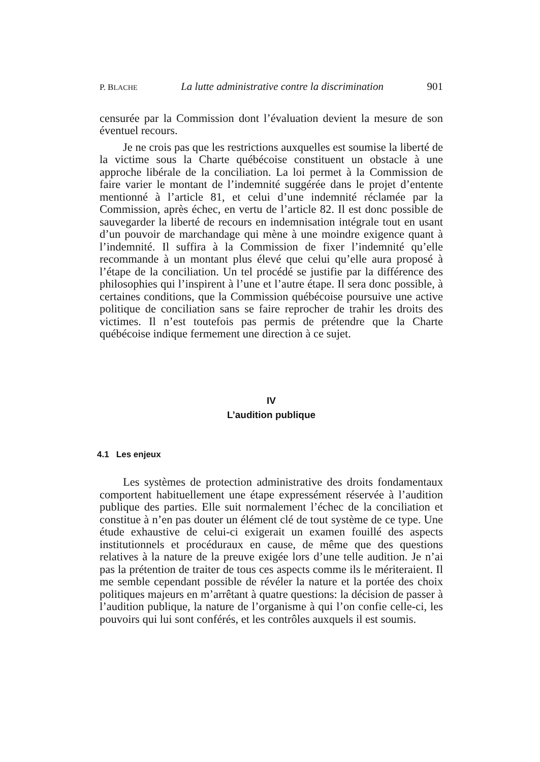P. BLACHE La lutte administrative contre la discrimination 901
censurée par la Commission dont l’évaluation devient la mesure de son éventuel recours.
Je ne crois pas que les restrictions auxquelles est soumise la liberté de la victime sous la Charte québécoise constituent un obstacle à une approche libérale de la conciliation. La loi permet à la Commission de faire varier le montant de l’indemnité suggérée dans le projet d’entente mentionné à l’article 81, et celui d’une indemnité réclamée par la Commission, après échec, en vertu de l’article 82. Il est donc possible de sauvegarder la liberté de recours en indemnisation intégrale tout en usant d’un pouvoir de marchandage qui mène à une moindre exigence quant à l’indemnité. Il suffira à la Commission de fixer l’indemnité qu’elle recommande à un montant plus élevé que celui qu’elle aura proposé à l’étape de la conciliation. Un tel procédé se justifie par la différence des philosophies qui l’inspirent à l’une et l’autre étape. Il sera donc possible, à certaines conditions, que la Commission québécoise poursuive une active politique de conciliation sans se faire reprocher de trahir les droits des victimes. Il n’est toutefois pas permis de prétendre que la Charte québécoise indique fermement une direction à ce sujet.
IV
L’audition publique
4.1 Les enjeux
Les systèmes de protection administrative des droits fondamentaux comportent habituellement une étape expressément réservée à l’audition publique des parties. Elle suit normalement l’échec de la conciliation et constitue à n’en pas douter un élément clé de tout système de ce type. Une étude exhaustive de celui-ci exigerait un examen fouillé des aspects institutionnels et procéduraux en cause, de même que des questions relatives à la nature de la preuve exigée lors d’une telle audition. Je n’ai pas la prétention de traiter de tous ces aspects comme ils le mériteraient. Il me semble cependant possible de révéler la nature et la portée des choix politiques majeurs en m’arrêtant à quatre questions: la décision de passer à l’audition publique, la nature de l’organisme à qui l’on confie celle-ci, les pouvoirs qui lui sont conférés, et les contrôles auxquels il est soumis.